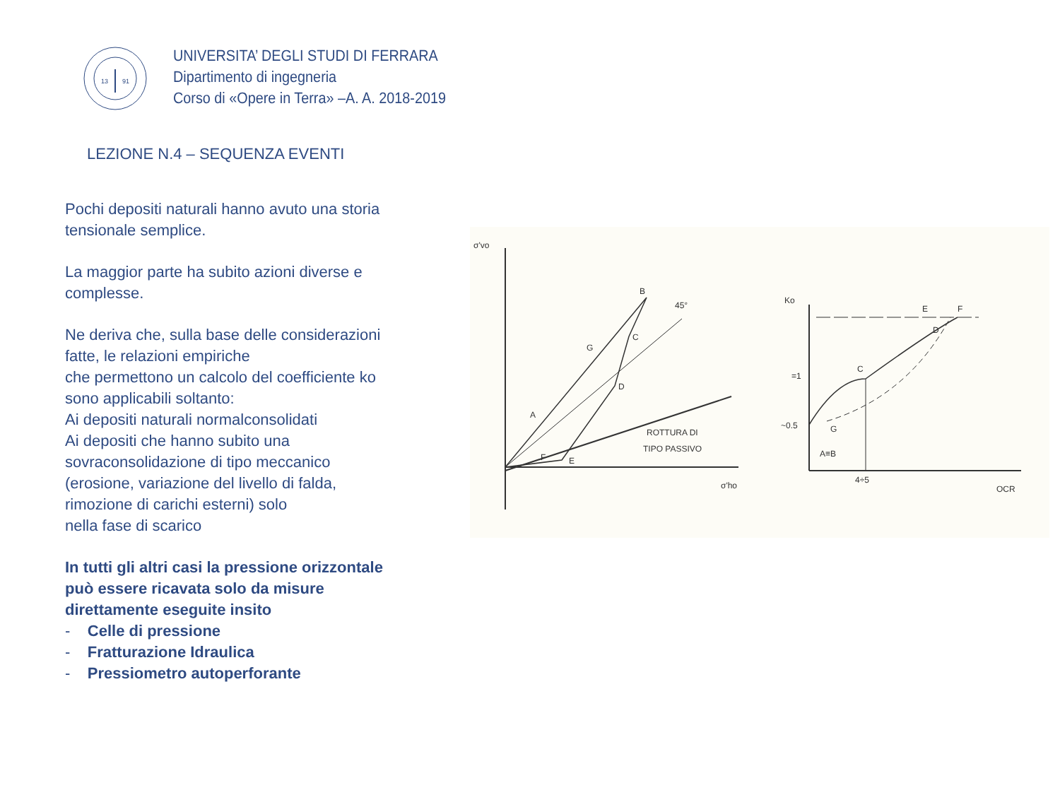13
91
UNIVERSITA’ DEGLI STUDI DI FERRARA
Dipartimento di ingegneria
Corso di «Opere in Terra» –A. A. 2018-2019
LEZIONE N.4 – SEQUENZA EVENTI
Pochi depositi naturali hanno avuto una storia tensionale semplice.
La maggior parte ha subito azioni diverse e complesse.
Ne deriva che, sulla base delle considerazioni fatte, le relazioni empiriche
che permettono un calcolo del coefficiente ko sono applicabili soltanto:
Ai depositi naturali normalconsolidati
Ai depositi che hanno subito una sovraconsolidazione di tipo meccanico
(erosione, variazione del livello di falda, rimozione di carichi esterni) solo
nella fase di scarico
In tutti gli altri casi la pressione orizzontale può essere ricavata solo da misure direttamente eseguite insito
- Celle di pressione
- Fratturazione Idraulica
- Pressiometro autoperforante
σ'vo
B
C
G
D
A
F
E
45°
ROTTURA DI
TIPO PASSIVO
σ'ho
Ko
C
D
E
F
=1
~0.5
G
A≡B
4÷5
OCR